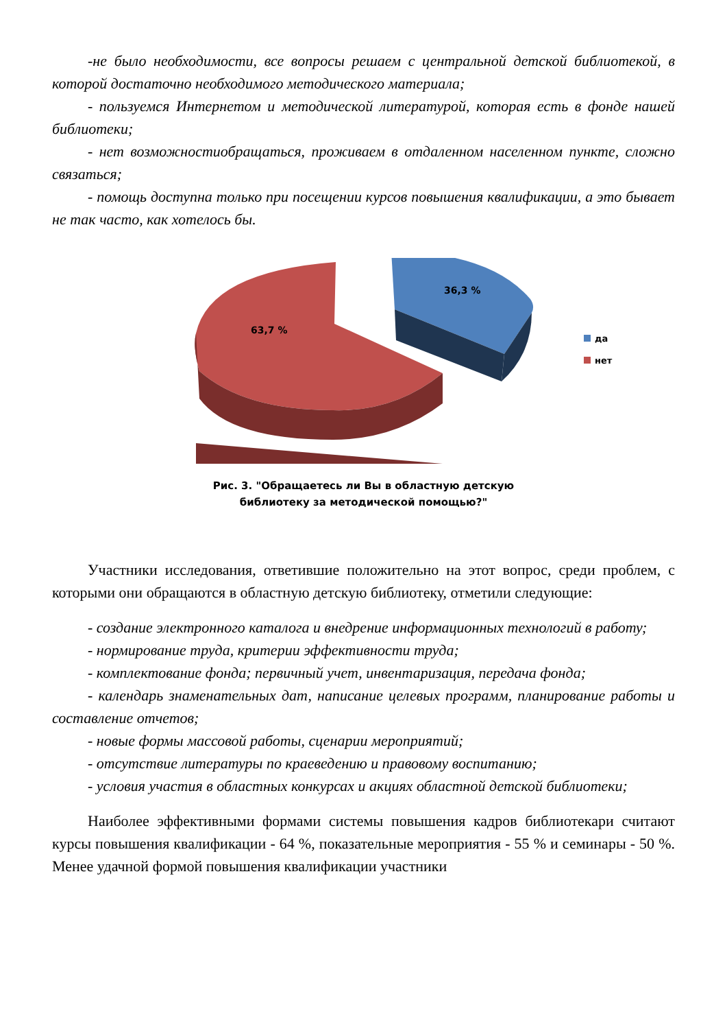-не было необходимости, все вопросы решаем с центральной детской библиотекой, в которой достаточно необходимого методического материала;
- пользуемся Интернетом и методической литературой, которая есть в фонде нашей библиотеки;
- нет возможностиобращаться, проживаем в отдаленном населенном пункте, сложно связаться;
- помощь доступна только при посещении курсов повышения квалификации, а это бывает не так часто, как хотелось бы.
36,3 %
63,7 %
да
нет
Рис. 3. "Обращаетесь ли Вы в областную детскую
библиотеку за методической помощью?"
Участники исследования, ответившие положительно на этот вопрос, среди проблем, с которыми они обращаются в областную детскую библиотеку, отметили следующие:
- создание электронного каталога и внедрение информационных технологий в работу;
- нормирование труда, критерии эффективности труда;
- комплектование фонда; первичный учет, инвентаризация, передача фонда;
- календарь знаменательных дат, написание целевых программ, планирование работы и составление отчетов;
- новые формы массовой работы, сценарии мероприятий;
- отсутствие литературы по краеведению и правовому воспитанию;
- условия участия в областных конкурсах и акциях областной детской библиотеки;
Наиболее эффективными формами системы повышения кадров библиотекари считают курсы повышения квалификации - 64 %, показательные мероприятия - 55 % и семинары - 50 %. Менее удачной формой повышения квалификации участники